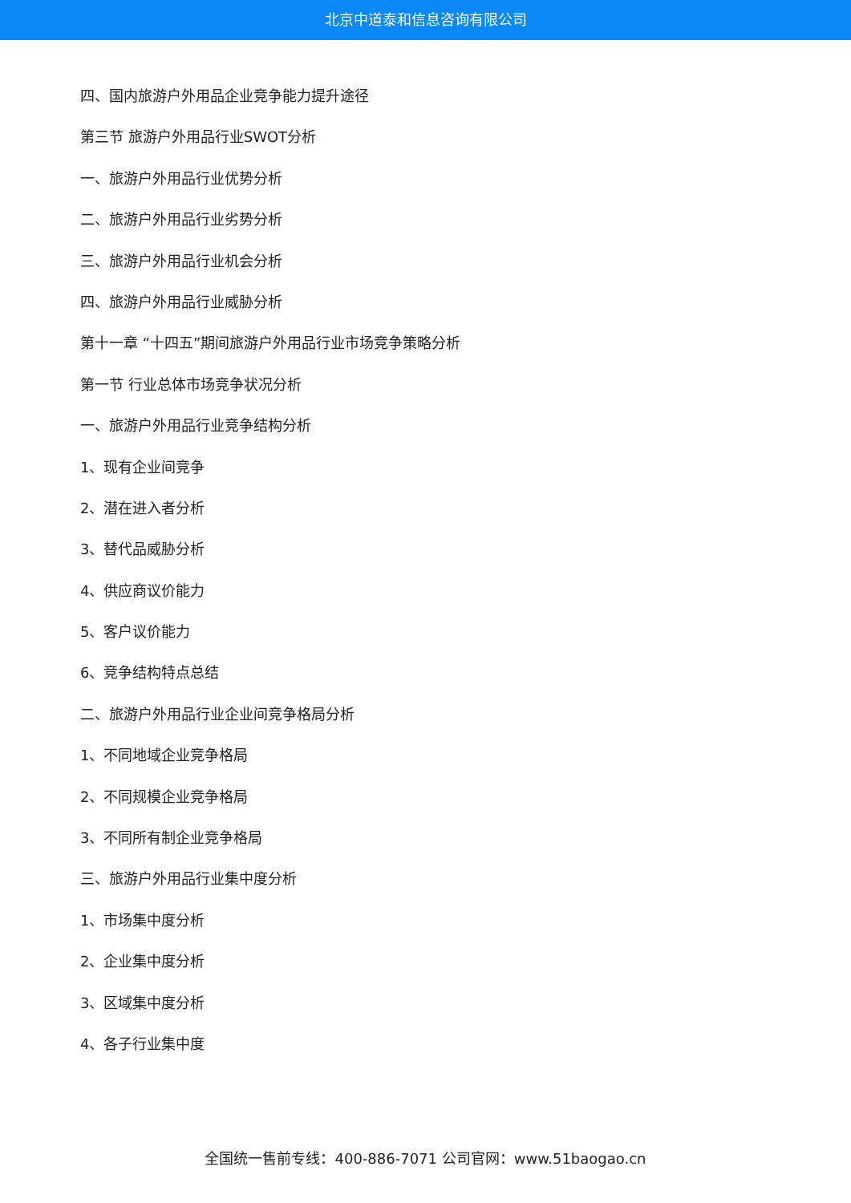北京中道泰和信息咨询有限公司
四、国内旅游户外用品企业竞争能力提升途径
第三节 旅游户外用品行业SWOT分析
一、旅游户外用品行业优势分析
二、旅游户外用品行业劣势分析
三、旅游户外用品行业机会分析
四、旅游户外用品行业威胁分析
第十一章 “十四五”期间旅游户外用品行业市场竞争策略分析
第一节 行业总体市场竞争状况分析
一、旅游户外用品行业竞争结构分析
1、现有企业间竞争
2、潜在进入者分析
3、替代品威胁分析
4、供应商议价能力
5、客户议价能力
6、竞争结构特点总结
二、旅游户外用品行业企业间竞争格局分析
1、不同地域企业竞争格局
2、不同规模企业竞争格局
3、不同所有制企业竞争格局
三、旅游户外用品行业集中度分析
1、市场集中度分析
2、企业集中度分析
3、区域集中度分析
4、各子行业集中度
全国统一售前专线：400-886-7071 公司官网：www.51baogao.cn